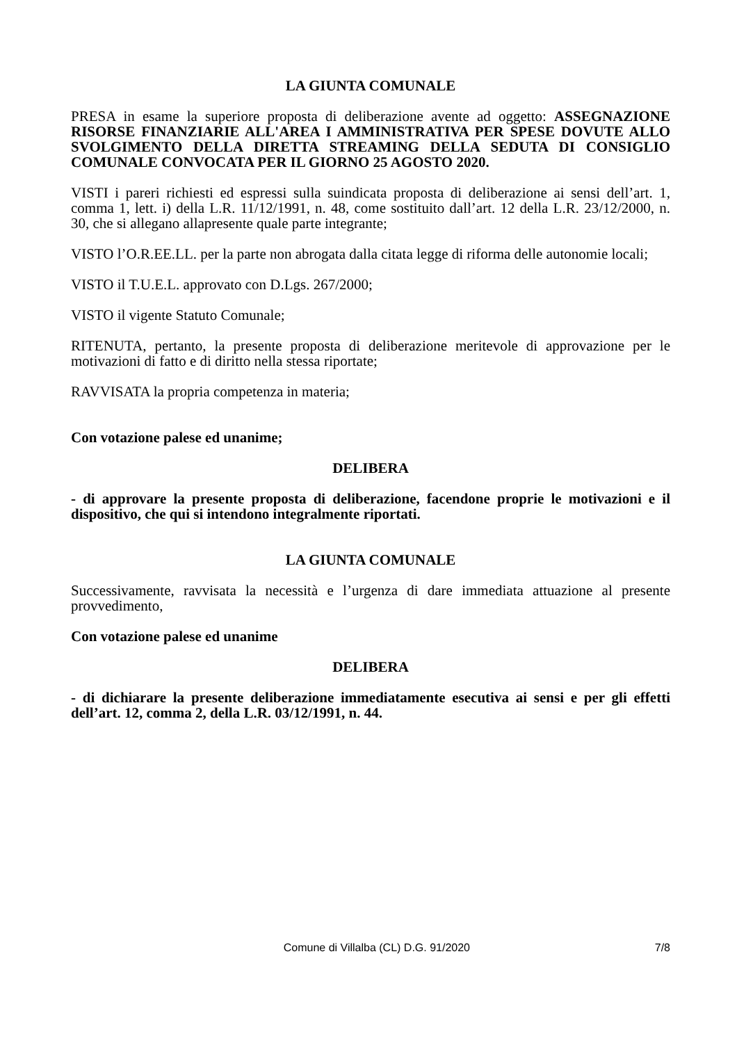LA GIUNTA COMUNALE
PRESA in esame la superiore proposta di deliberazione avente ad oggetto: ASSEGNAZIONE RISORSE FINANZIARIE ALL'AREA I AMMINISTRATIVA PER SPESE DOVUTE ALLO SVOLGIMENTO DELLA DIRETTA STREAMING DELLA SEDUTA DI CONSIGLIO COMUNALE CONVOCATA PER IL GIORNO 25 AGOSTO 2020.
VISTI i pareri richiesti ed espressi sulla suindicata proposta di deliberazione ai sensi dell’art. 1, comma 1, lett. i) della L.R. 11/12/1991, n. 48, come sostituito dall’art. 12 della L.R. 23/12/2000, n. 30, che si allegano allapresente quale parte integrante;
VISTO l’O.R.EE.LL. per la parte non abrogata dalla citata legge di riforma delle autonomie locali;
VISTO il T.U.E.L. approvato con D.Lgs. 267/2000;
VISTO il vigente Statuto Comunale;
RITENUTA, pertanto, la presente proposta di deliberazione meritevole di approvazione per le motivazioni di fatto e di diritto nella stessa riportate;
RAVVISATA la propria competenza in materia;
Con votazione palese ed unanime;
DELIBERA
- di approvare la presente proposta di deliberazione, facendone proprie le motivazioni e il dispositivo, che qui si intendono integralmente riportati.
LA GIUNTA COMUNALE
Successivamente, ravvisata la necessità e l’urgenza di dare immediata attuazione al presente provvedimento,
Con votazione palese ed unanime
DELIBERA
- di dichiarare la presente deliberazione immediatamente esecutiva ai sensi e per gli effetti dell’art. 12, comma 2, della L.R. 03/12/1991, n. 44.
Comune di Villalba (CL) D.G. 91/2020 7/8